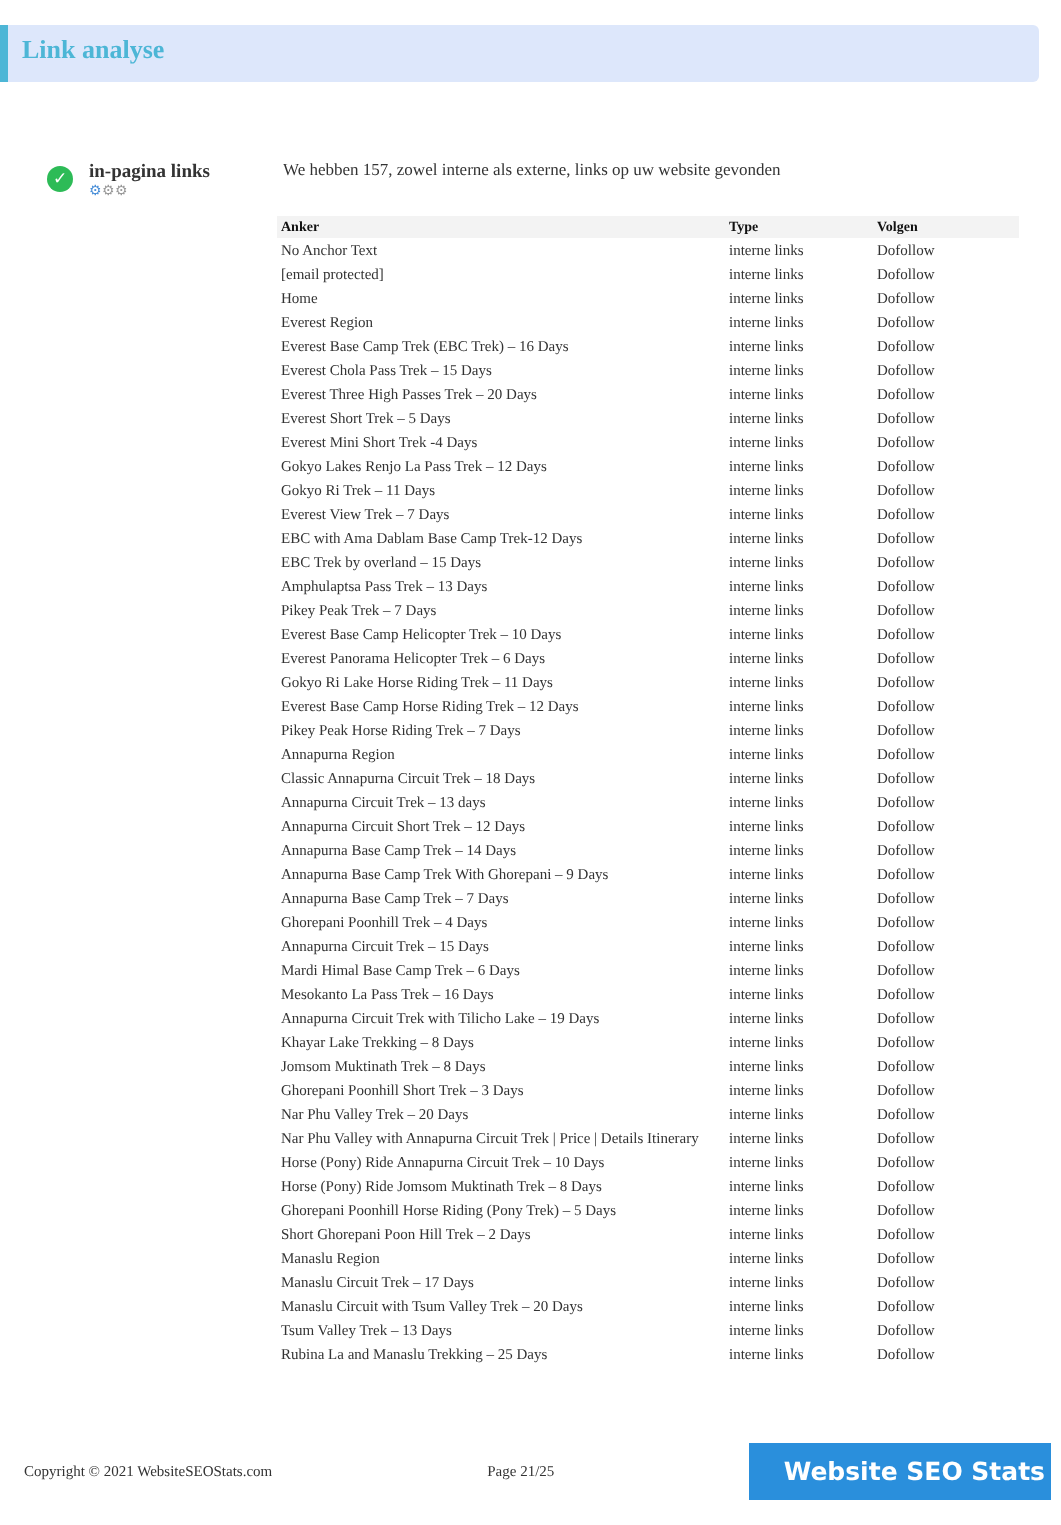Link analyse
✓
in-pagina links
⚙⚙⚙
We hebben 157, zowel interne als externe, links op uw website gevonden
| Anker | Type | Volgen |
| --- | --- | --- |
| No Anchor Text | interne links | Dofollow |
| [email protected] | interne links | Dofollow |
| Home | interne links | Dofollow |
| Everest Region | interne links | Dofollow |
| Everest Base Camp Trek (EBC Trek) – 16 Days | interne links | Dofollow |
| Everest Chola Pass Trek – 15 Days | interne links | Dofollow |
| Everest Three High Passes Trek – 20 Days | interne links | Dofollow |
| Everest Short Trek – 5 Days | interne links | Dofollow |
| Everest Mini Short Trek -4 Days | interne links | Dofollow |
| Gokyo Lakes Renjo La Pass Trek – 12 Days | interne links | Dofollow |
| Gokyo Ri Trek – 11 Days | interne links | Dofollow |
| Everest View Trek – 7 Days | interne links | Dofollow |
| EBC with Ama Dablam Base Camp Trek-12 Days | interne links | Dofollow |
| EBC Trek by overland – 15 Days | interne links | Dofollow |
| Amphulaptsa Pass Trek – 13 Days | interne links | Dofollow |
| Pikey Peak Trek – 7 Days | interne links | Dofollow |
| Everest Base Camp Helicopter Trek – 10 Days | interne links | Dofollow |
| Everest Panorama Helicopter Trek – 6 Days | interne links | Dofollow |
| Gokyo Ri Lake Horse Riding Trek – 11 Days | interne links | Dofollow |
| Everest Base Camp Horse Riding Trek – 12 Days | interne links | Dofollow |
| Pikey Peak Horse Riding Trek – 7 Days | interne links | Dofollow |
| Annapurna Region | interne links | Dofollow |
| Classic Annapurna Circuit Trek – 18 Days | interne links | Dofollow |
| Annapurna Circuit Trek – 13 days | interne links | Dofollow |
| Annapurna Circuit Short Trek – 12 Days | interne links | Dofollow |
| Annapurna Base Camp Trek – 14 Days | interne links | Dofollow |
| Annapurna Base Camp Trek With Ghorepani – 9 Days | interne links | Dofollow |
| Annapurna Base Camp Trek – 7 Days | interne links | Dofollow |
| Ghorepani Poonhill Trek – 4 Days | interne links | Dofollow |
| Annapurna Circuit Trek – 15 Days | interne links | Dofollow |
| Mardi Himal Base Camp Trek – 6 Days | interne links | Dofollow |
| Mesokanto La Pass Trek – 16 Days | interne links | Dofollow |
| Annapurna Circuit Trek with Tilicho Lake – 19 Days | interne links | Dofollow |
| Khayar Lake Trekking – 8 Days | interne links | Dofollow |
| Jomsom Muktinath Trek – 8 Days | interne links | Dofollow |
| Ghorepani Poonhill Short Trek – 3 Days | interne links | Dofollow |
| Nar Phu Valley Trek – 20 Days | interne links | Dofollow |
| Nar Phu Valley with Annapurna Circuit Trek / Price / Details Itinerary | interne links | Dofollow |
| Horse (Pony) Ride Annapurna Circuit Trek – 10 Days | interne links | Dofollow |
| Horse (Pony) Ride Jomsom Muktinath Trek – 8 Days | interne links | Dofollow |
| Ghorepani Poonhill Horse Riding (Pony Trek) – 5 Days | interne links | Dofollow |
| Short Ghorepani Poon Hill Trek – 2 Days | interne links | Dofollow |
| Manaslu Region | interne links | Dofollow |
| Manaslu Circuit Trek – 17 Days | interne links | Dofollow |
| Manaslu Circuit with Tsum Valley Trek – 20 Days | interne links | Dofollow |
| Tsum Valley Trek – 13 Days | interne links | Dofollow |
| Rubina La and Manaslu Trekking – 25 Days | interne links | Dofollow |
Copyright © 2021 WebsiteSEOStats.com Page 21/25
Website SEO Stats